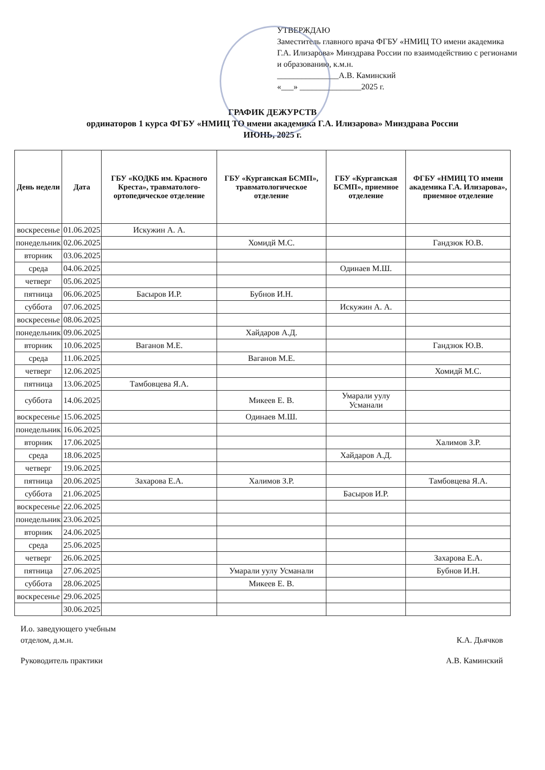УТВЕРЖДАЮ
Заместитель главного врача ФГБУ «НМИЦ ТО имени академика Г.А. Илизарова» Минздрава России по взаимодействию с регионами и образованию, к.м.н.
_______________А.В. Каминский
«___» _______________2025 г.
ГРАФИК ДЕЖУРСТВ
ординаторов 1 курса ФГБУ «НМИЦ ТО имени академика Г.А. Илизарова» Минздрава России
ИЮНЬ, 2025 г.
| День недели | Дата | ГБУ «КОДКБ им. Красного Креста», травматолого-ортопедическое отделение | ГБУ «Курганская БСМП», травматологическое отделение | ГБУ «Курганская БСМП», приемное отделение | ФГБУ «НМИЦ ТО имени академика Г.А. Илизарова», приемное отделение |
| --- | --- | --- | --- | --- | --- |
| воскресенье | 01.06.2025 | Искужин А. А. | | | |
| понедельник | 02.06.2025 | | Хомидй М.С. | | Гандзюк Ю.В. |
| вторник | 03.06.2025 | | | | |
| среда | 04.06.2025 | | | Одинаев М.Ш. | |
| четверг | 05.06.2025 | | | | |
| пятница | 06.06.2025 | Басыров И.Р. | Бубнов И.Н. | | |
| суббота | 07.06.2025 | | | Искужин А. А. | |
| воскресенье | 08.06.2025 | | | | |
| понедельник | 09.06.2025 | | Хайдаров А.Д. | | |
| вторник | 10.06.2025 | Ваганов М.Е. | | | Гандзюк Ю.В. |
| среда | 11.06.2025 | | Ваганов М.Е. | | |
| четверг | 12.06.2025 | | | | Хомидй М.С. |
| пятница | 13.06.2025 | Тамбовцева Я.А. | | | |
| суббота | 14.06.2025 | | Микеев Е. В. | Умарали уулу Усманали | |
| воскресенье | 15.06.2025 | | Одинаев М.Ш. | | |
| понедельник | 16.06.2025 | | | | |
| вторник | 17.06.2025 | | | | Халимов З.Р. |
| среда | 18.06.2025 | | | Хайдаров А.Д. | |
| четверг | 19.06.2025 | | | | |
| пятница | 20.06.2025 | Захарова Е.А. | Халимов З.Р. | | Тамбовцева Я.А. |
| суббота | 21.06.2025 | | | Басыров И.Р. | |
| воскресенье | 22.06.2025 | | | | |
| понедельник | 23.06.2025 | | | | |
| вторник | 24.06.2025 | | | | |
| среда | 25.06.2025 | | | | |
| четверг | 26.06.2025 | | | | Захарова Е.А. |
| пятница | 27.06.2025 | | Умарали уулу Усманали | | Бубнов И.Н. |
| суббота | 28.06.2025 | | Микеев Е. В. | | |
| воскресенье | 29.06.2025 | | | | |
| | 30.06.2025 | | | | |
И.о. заведующего учебным
отделом, д.м.н.
К.А. Дьячков
Руководитель практики А.В. Каминский